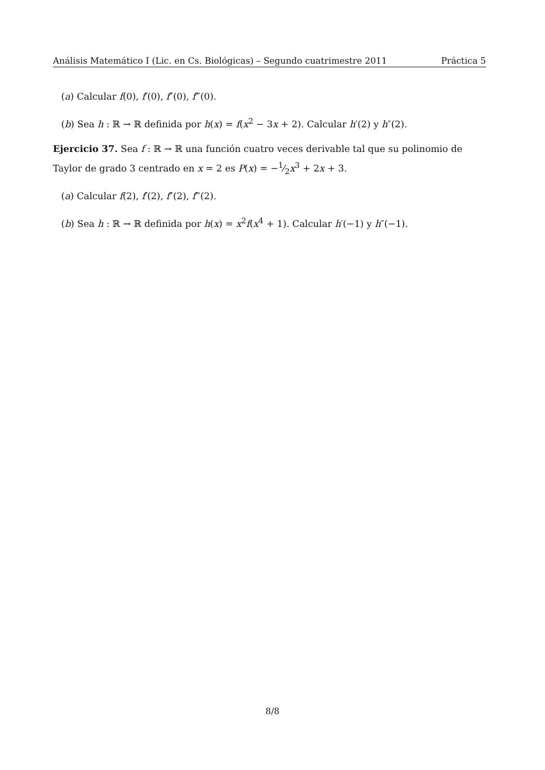Análisis Matemático I (Lic. en Cs. Biológicas) – Segundo cuatrimestre 2011 Práctica 5
(a) Calcular f(0), f′(0), f″(0), f‴(0).
(b) Sea h : ℝ → ℝ definida por h(x) = f(x<sup>2</sup> − 3x + 2). Calcular h′(2) y h″(2).
Ejercicio 37. Sea f : ℝ → ℝ una función cuatro veces derivable tal que su polinomio de Taylor de grado 3 centrado en x = 2 es P(x) = −1⁄2x<sup>3</sup> + 2x + 3.
(a) Calcular f(2), f′(2), f″(2), f‴(2).
(b) Sea h : ℝ → ℝ definida por h(x) = x<sup>2</sup>f(x<sup>4</sup> + 1). Calcular h′(−1) y h″(−1).
8/8